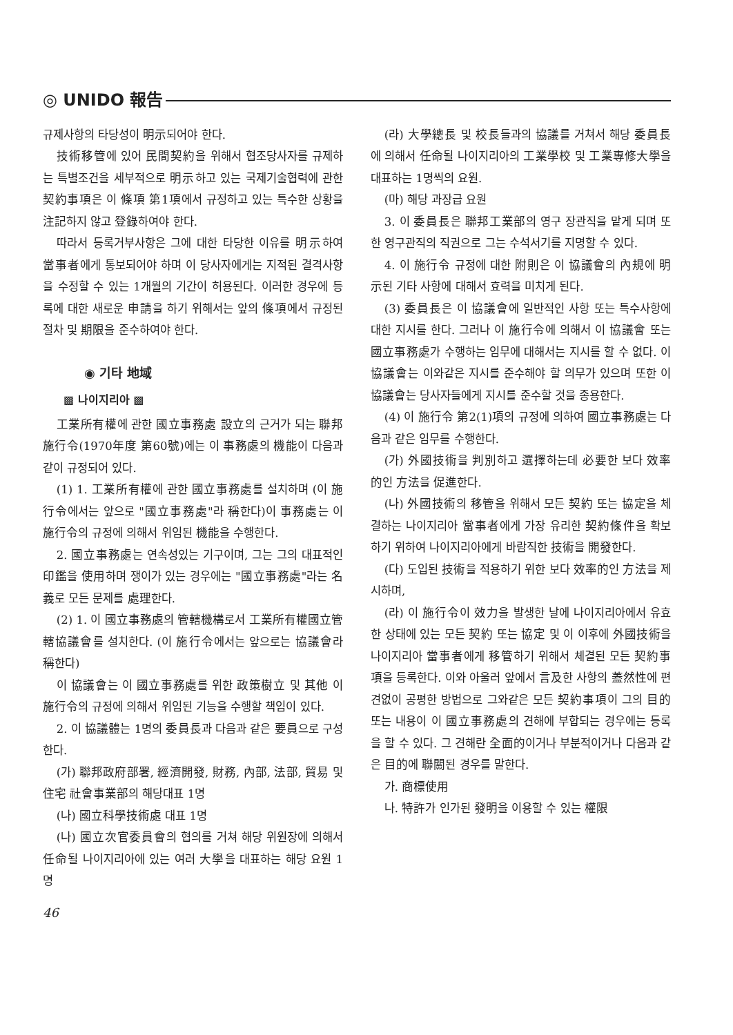◎ UNIDO 報告
규제사항의 타당성이 明示되어야 한다.
技術移管에 있어 民間契約을 위해서 협조당사자를 규제하는 특별조건을 세부적으로 明示하고 있는 국제기술협력에 관한 契約事項은 이 條項 第1項에서 규정하고 있는 특수한 상황을 注記하지 않고 登錄하여야 한다.
따라서 등록거부사항은 그에 대한 타당한 이유를 明示하여 當事者에게 통보되어야 하며 이 당사자에게는 지적된 결격사항을 수정할 수 있는 1개월의 기간이 허용된다. 이러한 경우에 등록에 대한 새로운 申請을 하기 위해서는 앞의 條項에서 규정된 절차 및 期限을 준수하여야 한다.
◉ 기타 地域
▩ 나이지리아 ▩
工業所有權에 관한 國立事務處 設立의 근거가 되는 聯邦施行令(1970年度 第60號)에는 이 事務處의 機能이 다음과 같이 규정되어 있다.
(1) 1. 工業所有權에 관한 國立事務處를 설치하며 (이 施行令에서는 앞으로 "國立事務處"라 稱한다)이 事務處는 이 施行令의 규정에 의해서 위임된 機能을 수행한다.
2. 國立事務處는 연속성있는 기구이며, 그는 그의 대표적인 印鑑을 使用하며 쟁이가 있는 경우에는 "國立事務處"라는 名義로 모든 문제를 處理한다.
(2) 1. 이 國立事務處의 管轄機構로서 工業所有權國立管轄協議會를 설치한다. (이 施行令에서는 앞으로는 協議會라 稱한다)
이 協議會는 이 國立事務處를 위한 政策樹立 및 其他 이 施行令의 규정에 의해서 위임된 기능을 수행할 책임이 있다.
2. 이 協議體는 1명의 委員長과 다음과 같은 要員으로 구성한다.
(가) 聯邦政府部署, 經濟開發, 財務, 內部, 法部, 貿易 및 住宅 社會事業部의 해당대표 1명
(나) 國立科學技術處 대표 1명
(나) 國立次官委員會의 협의를 거쳐 해당 위원장에 의해서 任命될 나이지리아에 있는 여러 大學을 대표하는 해당 요원 1명
46
(라) 大學總長 및 校長들과의 協議를 거쳐서 해당 委員長에 의해서 任命될 나이지리아의 工業學校 및 工業專修大學을 대표하는 1명씩의 요원.
(마) 해당 과장급 요원
3. 이 委員長은 聯邦工業部의 영구 장관직을 맡게 되며 또한 영구관직의 직권으로 그는 수석서기를 지명할 수 있다.
4. 이 施行令 규정에 대한 附則은 이 協議會의 內規에 明示된 기타 사항에 대해서 효력을 미치게 된다.
(3) 委員長은 이 協議會에 일반적인 사항 또는 특수사항에 대한 지시를 한다. 그러나 이 施行令에 의해서 이 協議會 또는 國立事務處가 수행하는 임무에 대해서는 지시를 할 수 없다. 이 協議會는 이와같은 지시를 준수해야 할 의무가 있으며 또한 이 協議會는 당사자들에게 지시를 준수할 것을 종용한다.
(4) 이 施行令 第2(1)項의 규정에 의하여 國立事務處는 다음과 같은 임무를 수행한다.
(가) 外國技術을 判別하고 選擇하는데 必要한 보다 效率的인 方法을 促進한다.
(나) 外國技術의 移管을 위해서 모든 契約 또는 協定을 체결하는 나이지리아 當事者에게 가장 유리한 契約條件을 확보하기 위하여 나이지리아에게 바람직한 技術을 開發한다.
(다) 도입된 技術을 적용하기 위한 보다 效率的인 方法을 제시하며,
(라) 이 施行令이 效力을 발생한 날에 나이지리아에서 유효한 상태에 있는 모든 契約 또는 協定 및 이 이후에 外國技術을 나이지리아 當事者에게 移管하기 위해서 체결된 모든 契約事項을 등록한다. 이와 아울러 앞에서 言及한 사항의 蓋然性에 편견없이 공평한 방법으로 그와같은 모든 契約事項이 그의 目的 또는 내용이 이 國立事務處의 견해에 부합되는 경우에는 등록을 할 수 있다. 그 견해란 全面的이거나 부분적이거나 다음과 같은 目的에 聯關된 경우를 말한다.
가. 商標使用
나. 特許가 인가된 發明을 이용할 수 있는 權限